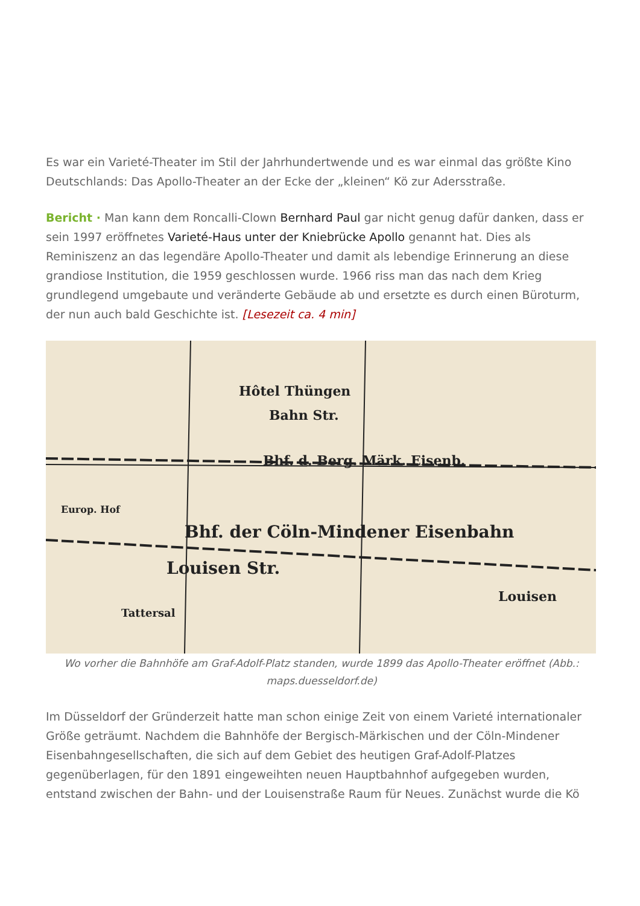Es war ein Varieté-Theater im Stil der Jahrhundertwende und es war einmal das größte Kino Deutschlands: Das Apollo-Theater an der Ecke der „kleinen“ Kö zur Adersstraße.
Bericht · Man kann dem Roncalli-Clown Bernhard Paul gar nicht genug dafür danken, dass er sein 1997 eröffnetes Varieté-Haus unter der Kniebrücke Apollo genannt hat. Dies als Reminiszenz an das legendäre Apollo-Theater und damit als lebendige Erinnerung an diese grandiose Institution, die 1959 geschlossen wurde. 1966 riss man das nach dem Krieg grundlegend umgebaute und veränderte Gebäude ab und ersetzte es durch einen Büroturm, der nun auch bald Geschichte ist. [Lesezeit ca. 4 min]
Hôtel Thüngen
Bahn Str.
Bhf. d. Berg. Märk. Eisenb.
Bhf. der Cöln-Mindener Eisenbahn
Louisen Str.
Tattersal
Europ. Hof
Louisen
Wo vorher die Bahnhöfe am Graf-Adolf-Platz standen, wurde 1899 das Apollo-Theater eröffnet (Abb.: maps.duesseldorf.de)
Im Düsseldorf der Gründerzeit hatte man schon einige Zeit von einem Varieté internationaler Größe geträumt. Nachdem die Bahnhöfe der Bergisch-Märkischen und der Cöln-Mindener Eisenbahngesellschaften, die sich auf dem Gebiet des heutigen Graf-Adolf-Platzes gegenüberlagen, für den 1891 eingeweihten neuen Hauptbahnhof aufgegeben wurden, entstand zwischen der Bahn- und der Louisenstraße Raum für Neues. Zunächst wurde die Kö